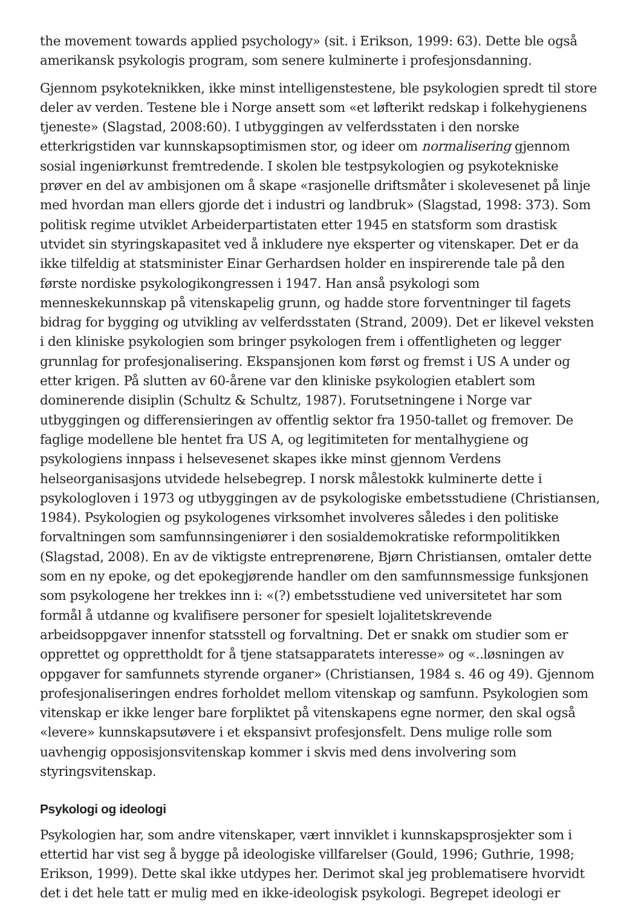the movement towards applied psychology» (sit. i Erikson, 1999: 63). Dette ble også amerikansk psykologis program, som senere kulminerte i profesjonsdanning.
Gjennom psykoteknikken, ikke minst intelligenstestene, ble psykologien spredt til store deler av verden. Testene ble i Norge ansett som «et løfterikt redskap i folkehygienens tjeneste» (Slagstad, 2008:60). I utbyggingen av velferdsstaten i den norske etterkrigstiden var kunnskapsoptimismen stor, og ideer om normalisering gjennom sosial ingeniørkunst fremtredende. I skolen ble testpsykologien og psykotekniske prøver en del av ambisjonen om å skape «rasjonelle driftsmåter i skolevesenet på linje med hvordan man ellers gjorde det i industri og landbruk» (Slagstad, 1998: 373). Som politisk regime utviklet Arbeiderpartistaten etter 1945 en statsform som drastisk utvidet sin styringskapasitet ved å inkludere nye eksperter og vitenskaper. Det er da ikke tilfeldig at statsminister Einar Gerhardsen holder en inspirerende tale på den første nordiske psykologikongressen i 1947. Han anså psykologi som menneskekunnskap på vitenskapelig grunn, og hadde store forventninger til fagets bidrag for bygging og utvikling av velferdsstaten (Strand, 2009). Det er likevel veksten i den kliniske psykologien som bringer psykologen frem i offentligheten og legger grunnlag for profesjonalisering. Ekspansjonen kom først og fremst i US A under og etter krigen. På slutten av 60-årene var den kliniske psykologien etablert som dominerende disiplin (Schultz & Schultz, 1987). Forutsetningene i Norge var utbyggingen og differensieringen av offentlig sektor fra 1950-tallet og fremover. De faglige modellene ble hentet fra US A, og legitimiteten for mentalhygiene og psykologiens innpass i helsevesenet skapes ikke minst gjennom Verdens helseorganisasjons utvidede helsebegrep. I norsk målestokk kulminerte dette i psykologloven i 1973 og utbyggingen av de psykologiske embetsstudiene (Christiansen, 1984). Psykologien og psykologenes virksomhet involveres således i den politiske forvaltningen som samfunnsingeniører i den sosialdemokratiske reformpolitikken (Slagstad, 2008). En av de viktigste entreprenørene, Bjørn Christiansen, omtaler dette som en ny epoke, og det epokegjørende handler om den samfunnsmessige funksjonen som psykologene her trekkes inn i: «(?) embetsstudiene ved universitetet har som formål å utdanne og kvalifisere personer for spesielt lojalitetskrevende arbeidsoppgaver innenfor statsstell og forvaltning. Det er snakk om studier som er opprettet og opprettholdt for å tjene statsapparatets interesse» og «..løsningen av oppgaver for samfunnets styrende organer» (Christiansen, 1984 s. 46 og 49). Gjennom profesjonaliseringen endres forholdet mellom vitenskap og samfunn. Psykologien som vitenskap er ikke lenger bare forpliktet på vitenskapens egne normer, den skal også «levere» kunnskapsutøvere i et ekspansivt profesjonsfelt. Dens mulige rolle som uavhengig opposisjonsvitenskap kommer i skvis med dens involvering som styringsvitenskap.
Psykologi og ideologi
Psykologien har, som andre vitenskaper, vært innviklet i kunnskapsprosjekter som i ettertid har vist seg å bygge på ideologiske villfarelser (Gould, 1996; Guthrie, 1998; Erikson, 1999). Dette skal ikke utdypes her. Derimot skal jeg problematisere hvorvidt det i det hele tatt er mulig med en ikke-ideologisk psykologi. Begrepet ideologi er